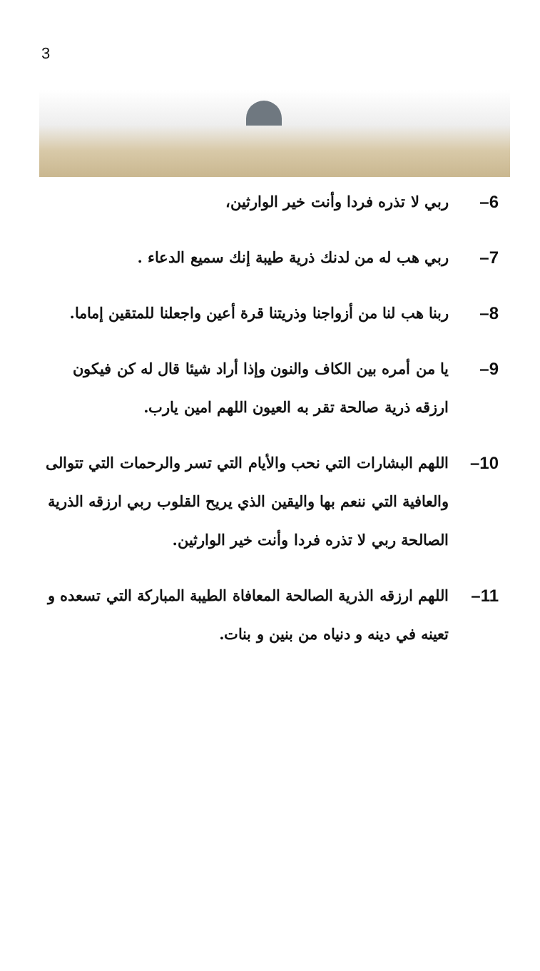3
6– ربي لا تذره فردا وأنت خير الوارثين،
7– ربي هب له من لدنك ذرية طيبة إنك سميع الدعاء .
8– ربنا هب لنا من أزواجنا وذريتنا قرة أعين واجعلنا للمتقين إماما.
9– يا من أمره بين الكاف والنون وإذا أراد شيئا قال له كن فيكون ارزقه ذرية صالحة تقر به العيون اللهم امين يارب.
10– اللهم البشارات التي نحب والأيام التي تسر والرحمات التي تتوالى والعافية التي ننعم بها واليقين الذي يريح القلوب ربي ارزقه الذرية الصالحة ربي لا تذره فردا وأنت خير الوارثين.
11– اللهم ارزقه الذرية الصالحة المعافاة الطيبة المباركة التي تسعده و تعينه في دينه و دنياه من بنين و بنات.